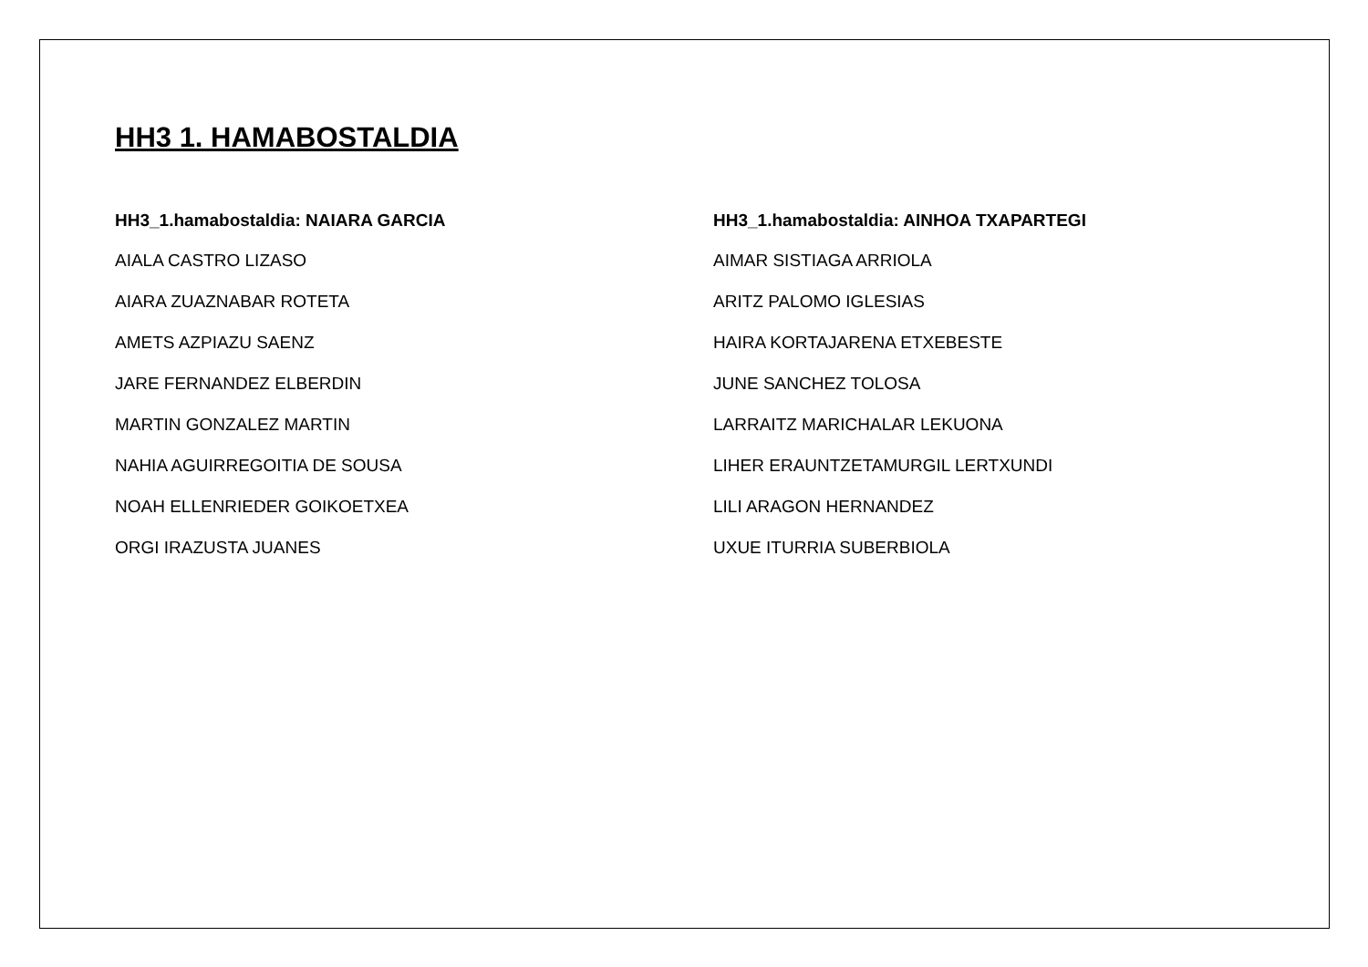HH3 1. HAMABOSTALDIA
HH3_1.hamabostaldia: NAIARA GARCIA
AIALA CASTRO LIZASO
AIARA ZUAZNABAR ROTETA
AMETS AZPIAZU SAENZ
JARE FERNANDEZ ELBERDIN
MARTIN GONZALEZ MARTIN
NAHIA AGUIRREGOITIA DE SOUSA
NOAH ELLENRIEDER GOIKOETXEA
ORGI IRAZUSTA JUANES
HH3_1.hamabostaldia: AINHOA TXAPARTEGI
AIMAR SISTIAGA ARRIOLA
ARITZ PALOMO IGLESIAS
HAIRA KORTAJARENA ETXEBESTE
JUNE SANCHEZ TOLOSA
LARRAITZ MARICHALAR LEKUONA
LIHER ERAUNTZETAMURGIL LERTXUNDI
LILI ARAGON HERNANDEZ
UXUE ITURRIA SUBERBIOLA